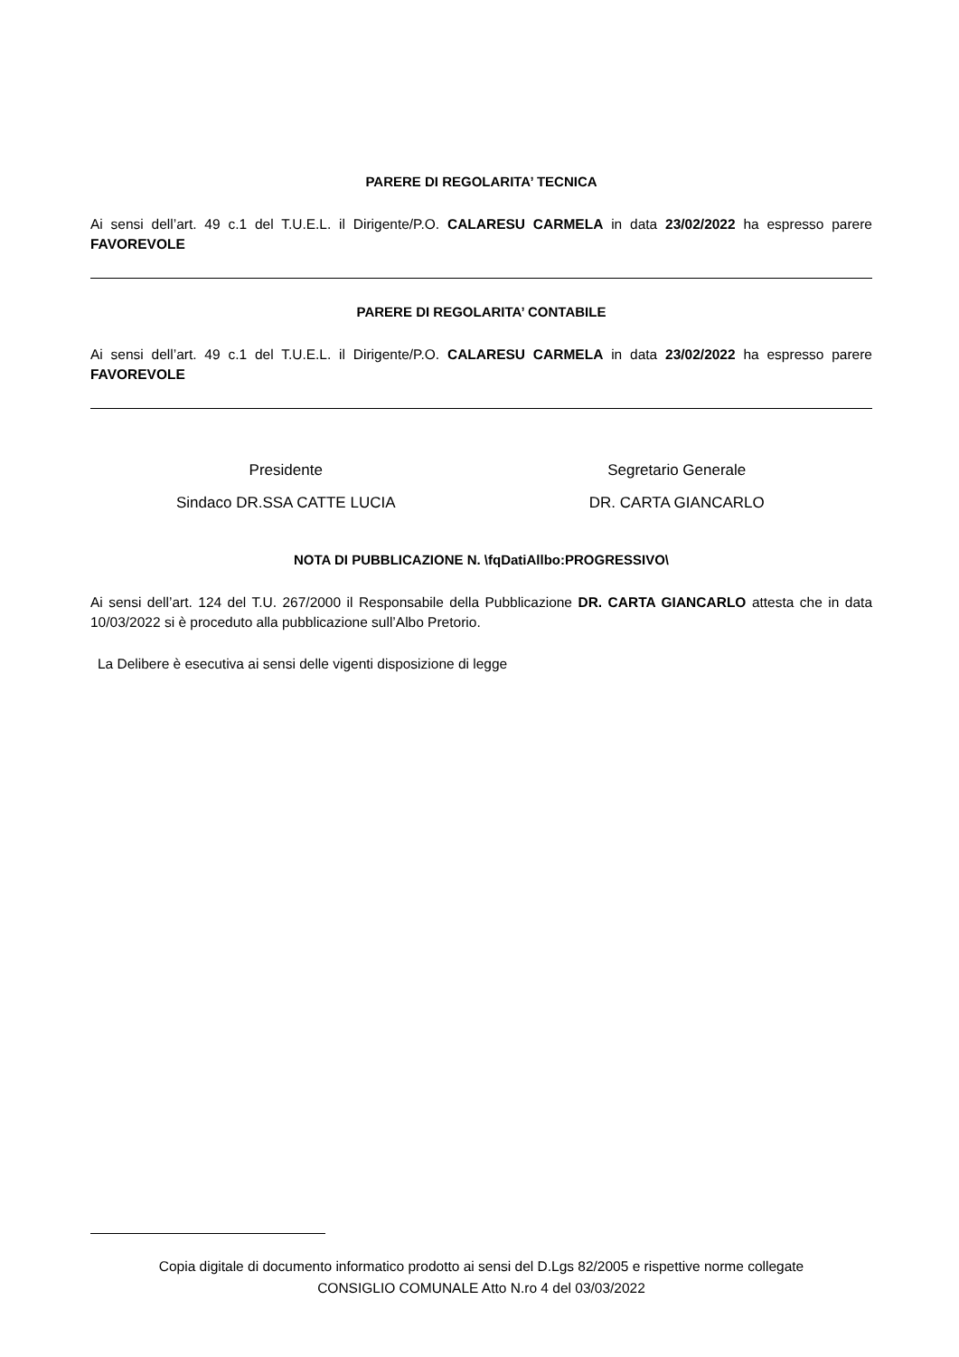PARERE DI REGOLARITA’ TECNICA
Ai sensi dell’art. 49 c.1 del T.U.E.L. il Dirigente/P.O. CALARESU CARMELA in data 23/02/2022 ha espresso parere FAVOREVOLE
PARERE DI REGOLARITA’ CONTABILE
Ai sensi dell’art. 49 c.1 del T.U.E.L. il Dirigente/P.O. CALARESU CARMELA in data 23/02/2022 ha espresso parere FAVOREVOLE
Presidente
Sindaco DR.SSA CATTE LUCIA
Segretario Generale
DR. CARTA GIANCARLO
NOTA DI PUBBLICAZIONE N. \fqDatiAllbo:PROGRESSIVO\
Ai sensi dell’art. 124 del T.U. 267/2000 il Responsabile della Pubblicazione DR. CARTA GIANCARLO attesta che in data 10/03/2022 si è proceduto alla pubblicazione sull’Albo Pretorio.
La Delibere è esecutiva ai sensi delle vigenti disposizione di legge
Copia digitale di documento informatico prodotto ai sensi del D.Lgs 82/2005 e rispettive norme collegate
CONSIGLIO COMUNALE Atto N.ro 4 del 03/03/2022